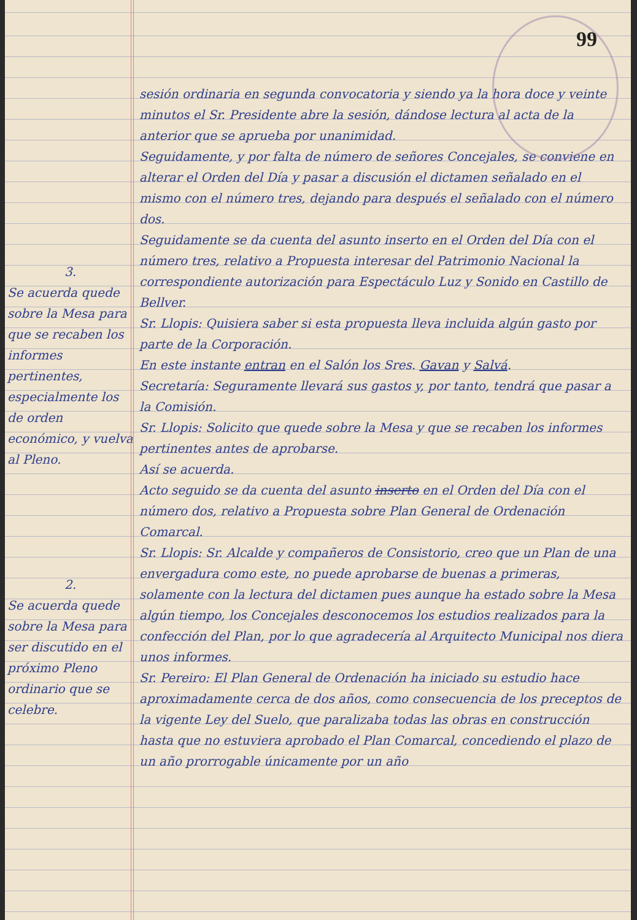99
3.
Se acuerda quede sobre la Mesa para que se recaben los informes pertinentes, especialmente los de orden económico, y vuelva al Pleno.
2.
Se acuerda quede sobre la Mesa para ser discutido en el próximo Pleno ordinario que se celebre.
sesión ordinaria en segunda convocatoria y siendo ya la hora doce y veinte minutos el Sr. Presidente abre la sesión, dándose lectura al acta de la anterior que se aprueba por unanimidad.
Seguidamente, y por falta de número de señores Concejales, se conviene en alterar el Orden del Día y pasar a discusión el dictamen señalado en el mismo con el número tres, dejando para después el señalado con el número dos.
Seguidamente se da cuenta del asunto inserto en el Orden del Día con el número tres, relativo a Propuesta interesar del Patrimonio Nacional la correspondiente autorización para Espectáculo Luz y Sonido en Castillo de Bellver.
Sr. Llopis: Quisiera saber si esta propuesta lleva incluida algún gasto por parte de la Corporación.
En este instante entran en el Salón los Sres. Gavan y Salvá.
Secretaría: Seguramente llevará sus gastos y, por tanto, tendrá que pasar a la Comisión.
Sr. Llopis: Solicito que quede sobre la Mesa y que se recaben los informes pertinentes antes de aprobarse.
Así se acuerda.
Acto seguido se da cuenta del asunto inserto en el Orden del Día con el número dos, relativo a Propuesta sobre Plan General de Ordenación Comarcal.
Sr. Llopis: Sr. Alcalde y compañeros de Consistorio, creo que un Plan de una envergadura como este, no puede aprobarse de buenas a primeras, solamente con la lectura del dictamen pues aunque ha estado sobre la Mesa algún tiempo, los Concejales desconocemos los estudios realizados para la confección del Plan, por lo que agradecería al Arquitecto Municipal nos diera unos informes.
Sr. Pereiro: El Plan General de Ordenación ha iniciado su estudio hace aproximadamente cerca de dos años, como consecuencia de los preceptos de la vigente Ley del Suelo, que paralizaba todas las obras en construcción hasta que no estuviera aprobado el Plan Comarcal, concediendo el plazo de un año prorrogable únicamente por un año